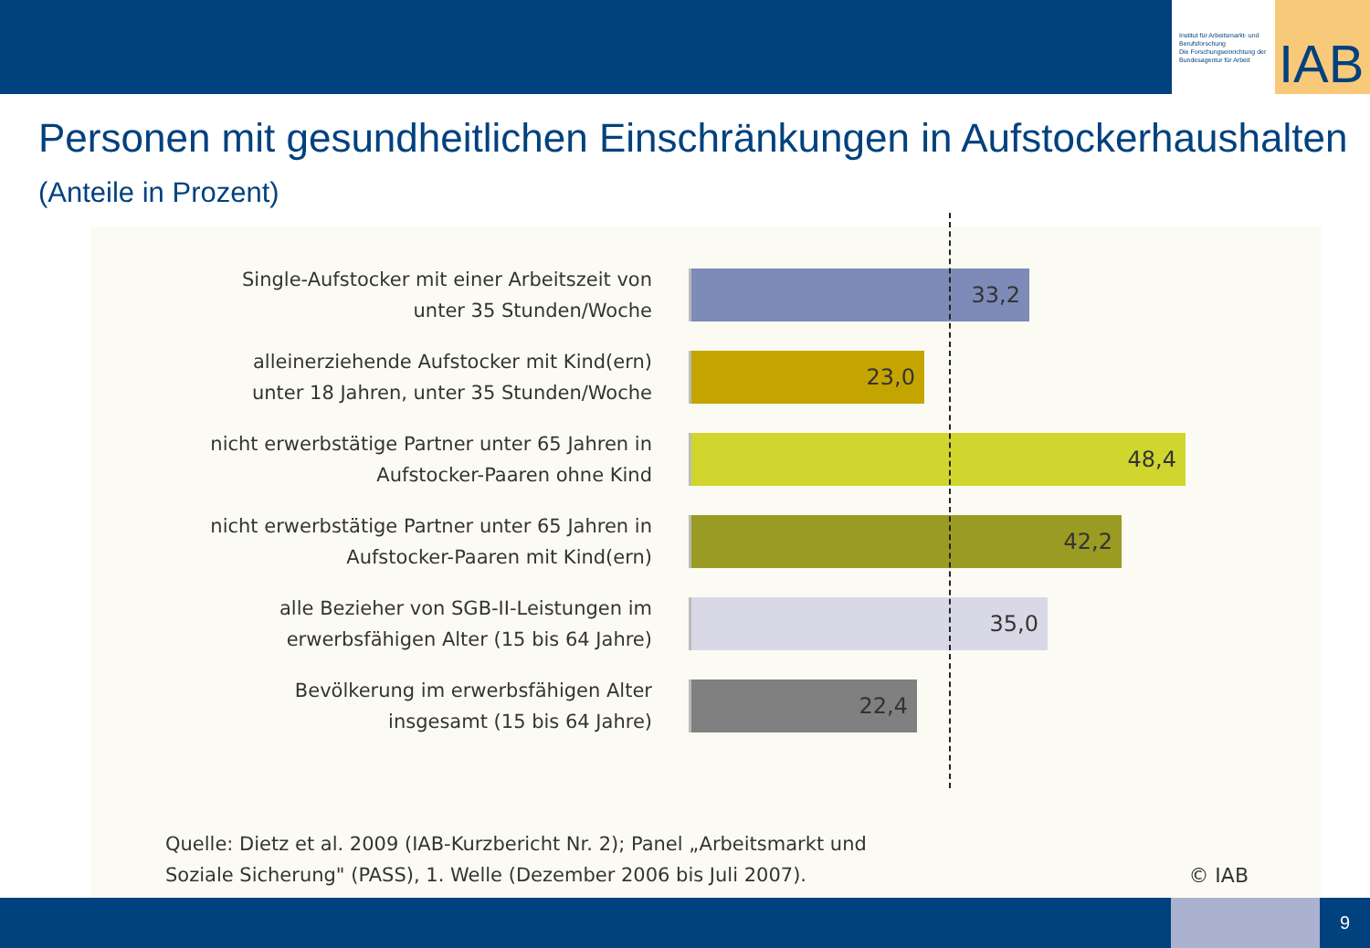Institut für Arbeitsmarkt- und Berufsforschung
Die Forschungseinrichtung der Bundesagentur für Arbeit
IAB
Personen mit gesundheitlichen Einschränkungen in Aufstockerhaushalten (Anteile in Prozent)
Single-Aufstocker mit einer Arbeitszeit von unter 35 Stunden/Woche
33,2
alleinerziehende Aufstocker mit Kind(ern) unter 18 Jahren, unter 35 Stunden/Woche
23,0
nicht erwerbstätige Partner unter 65 Jahren in Aufstocker-Paaren ohne Kind
48,4
nicht erwerbstätige Partner unter 65 Jahren in Aufstocker-Paaren mit Kind(ern)
42,2
alle Bezieher von SGB-II-Leistungen im erwerbsfähigen Alter (15 bis 64 Jahre)
35,0
Bevölkerung im erwerbsfähigen Alter insgesamt (15 bis 64 Jahre)
22,4
Quelle: Dietz et al. 2009 (IAB-Kurzbericht Nr. 2); Panel „Arbeitsmarkt und
Soziale Sicherung" (PASS), 1. Welle (Dezember 2006 bis Juli 2007).
© IAB
9